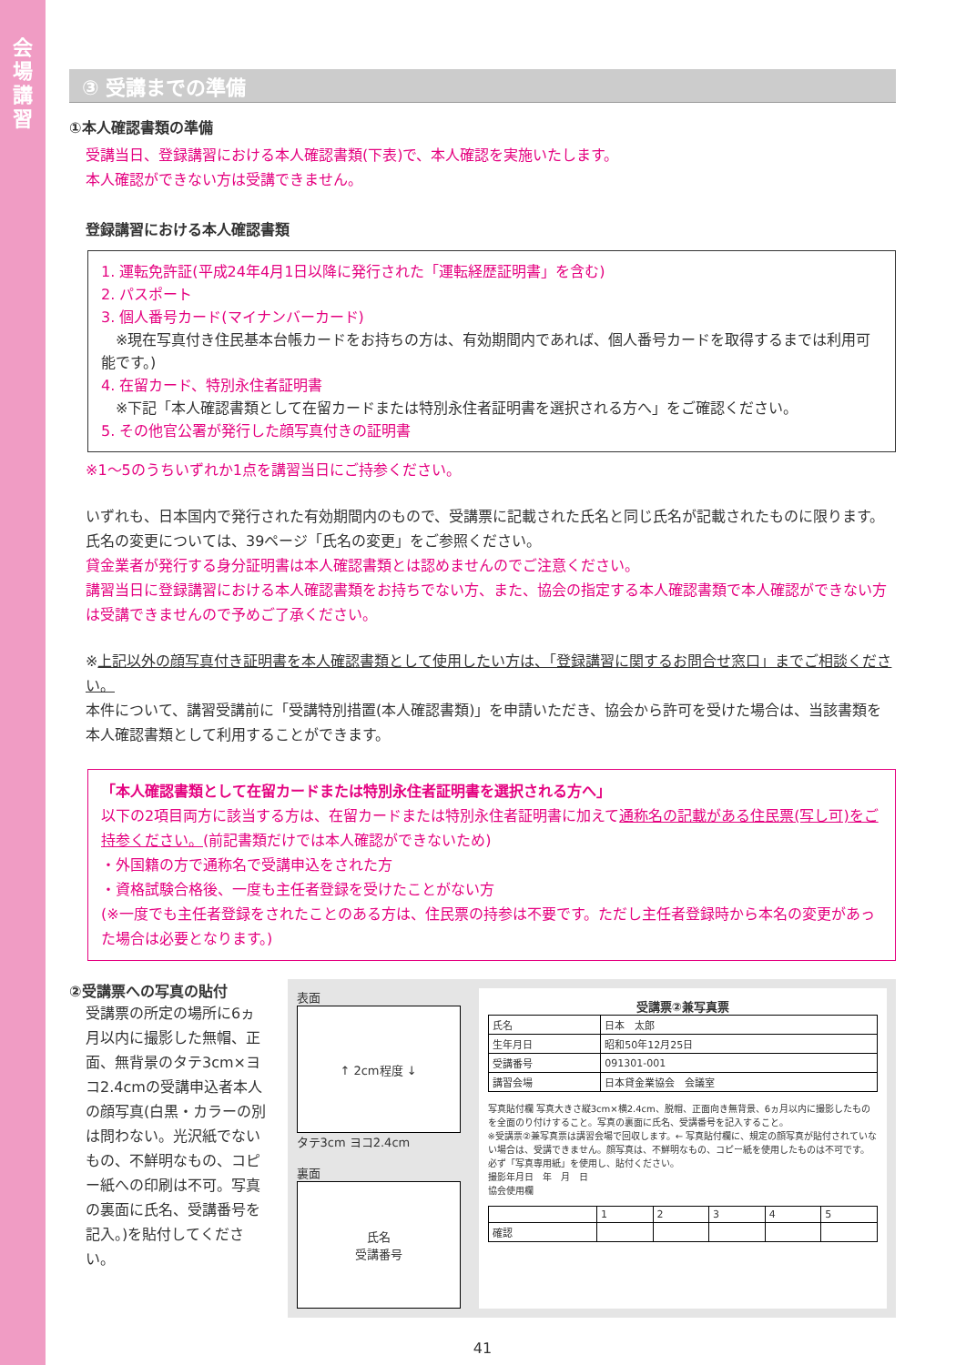会場講習
③ 受講までの準備
①本人確認書類の準備
受講当日、登録講習における本人確認書類(下表)で、本人確認を実施いたします。
本人確認ができない方は受講できません。
登録講習における本人確認書類
1. 運転免許証(平成24年4月1日以降に発行された「運転経歴証明書」を含む)
2. パスポート
3. 個人番号カード(マイナンバーカード)
　※現在写真付き住民基本台帳カードをお持ちの方は、有効期間内であれば、個人番号カードを取得するまでは利用可能です。)
4. 在留カード、特別永住者証明書
　※下記「本人確認書類として在留カードまたは特別永住者証明書を選択される方へ」をご確認ください。
5. その他官公署が発行した顔写真付きの証明書
※1～5のうちいずれか1点を講習当日にご持参ください。
いずれも、日本国内で発行された有効期間内のもので、受講票に記載された氏名と同じ氏名が記載されたものに限ります。氏名の変更については、39ページ「氏名の変更」をご参照ください。
貸金業者が発行する身分証明書は本人確認書類とは認めませんのでご注意ください。
講習当日に登録講習における本人確認書類をお持ちでない方、また、協会の指定する本人確認書類で本人確認ができない方は受講できませんので予めご了承ください。
※上記以外の顔写真付き証明書を本人確認書類として使用したい方は、「登録講習に関するお問合せ窓口」までご相談ください。
本件について、講習受講前に「受講特別措置(本人確認書類)」を申請いただき、協会から許可を受けた場合は、当該書類を本人確認書類として利用することができます。
「本人確認書類として在留カードまたは特別永住者証明書を選択される方へ」
以下の2項目両方に該当する方は、在留カードまたは特別永住者証明書に加えて通称名の記載がある住民票(写し可)をご持参ください。(前記書類だけでは本人確認ができないため)
・外国籍の方で通称名で受講申込をされた方
・資格試験合格後、一度も主任者登録を受けたことがない方
(※一度でも主任者登録をされたことのある方は、住民票の持参は不要です。ただし主任者登録時から本名の変更があった場合は必要となります。)
②受講票への写真の貼付
受講票の所定の場所に6ヵ月以内に撮影した無帽、正面、無背景のタテ3cm×ヨコ2.4cmの受講申込者本人の顔写真(白黒・カラーの別は問わない。光沢紙でないもの、不鮮明なもの、コピー紙への印刷は不可。写真の裏面に氏名、受講番号を記入。)を貼付してください。
表面
↑ 2cm程度 ↓
タテ3cm ヨコ2.4cm
裏面
氏名
受講番号
受講票②兼写真票
| 氏名 | 日本 太郎 |
| 生年月日 | 昭和50年12月25日 |
| 受講番号 | 091301-001 |
| 講習会場 | 日本貸金業協会 会議室 |
写真貼付欄 写真大きさ縦3cm×横2.4cm、脱帽、正面向き無背景、6ヵ月以内に撮影したものを全面のり付けすること。写真の裏面に氏名、受講番号を記入すること。
※受講票②兼写真票は講習会場で回収します。← 写真貼付欄に、規定の顔写真が貼付されていない場合は、受講できません。顔写真は、不鮮明なもの、コピー紙を使用したものは不可です。必ず「写真専用紙」を使用し、貼付ください。
撮影年月日　年　月　日
協会使用欄
| | 1 | 2 | 3 | 4 | 5 |
| 確認 | | | | | |
41